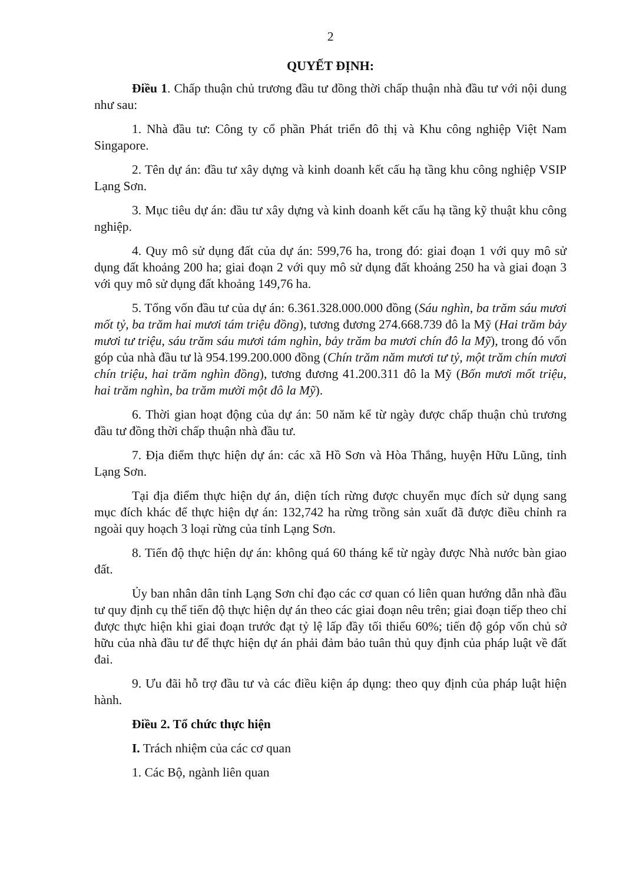2
QUYẾT ĐỊNH:
Điều 1. Chấp thuận chủ trương đầu tư đồng thời chấp thuận nhà đầu tư với nội dung như sau:
1. Nhà đầu tư: Công ty cổ phần Phát triển đô thị và Khu công nghiệp Việt Nam Singapore.
2. Tên dự án: đầu tư xây dựng và kinh doanh kết cấu hạ tầng khu công nghiệp VSIP Lạng Sơn.
3. Mục tiêu dự án: đầu tư xây dựng và kinh doanh kết cấu hạ tầng kỹ thuật khu công nghiệp.
4. Quy mô sử dụng đất của dự án: 599,76 ha, trong đó: giai đoạn 1 với quy mô sử dụng đất khoảng 200 ha; giai đoạn 2 với quy mô sử dụng đất khoảng 250 ha và giai đoạn 3 với quy mô sử dụng đất khoảng 149,76 ha.
5. Tổng vốn đầu tư của dự án: 6.361.328.000.000 đồng (Sáu nghìn, ba trăm sáu mươi mốt tỷ, ba trăm hai mươi tám triệu đồng), tương đương 274.668.739 đô la Mỹ (Hai trăm bảy mươi tư triệu, sáu trăm sáu mươi tám nghìn, bảy trăm ba mươi chín đô la Mỹ), trong đó vốn góp của nhà đầu tư là 954.199.200.000 đồng (Chín trăm năm mươi tư tỷ, một trăm chín mươi chín triệu, hai trăm nghìn đồng), tương đương 41.200.311 đô la Mỹ (Bốn mươi mốt triệu, hai trăm nghìn, ba trăm mười một đô la Mỹ).
6. Thời gian hoạt động của dự án: 50 năm kể từ ngày được chấp thuận chủ trương đầu tư đồng thời chấp thuận nhà đầu tư.
7. Địa điểm thực hiện dự án: các xã Hồ Sơn và Hòa Thắng, huyện Hữu Lũng, tỉnh Lạng Sơn.
Tại địa điểm thực hiện dự án, diện tích rừng được chuyển mục đích sử dụng sang mục đích khác để thực hiện dự án: 132,742 ha rừng trồng sản xuất đã được điều chỉnh ra ngoài quy hoạch 3 loại rừng của tỉnh Lạng Sơn.
8. Tiến độ thực hiện dự án: không quá 60 tháng kể từ ngày được Nhà nước bàn giao đất.
Ủy ban nhân dân tỉnh Lạng Sơn chỉ đạo các cơ quan có liên quan hướng dẫn nhà đầu tư quy định cụ thể tiến độ thực hiện dự án theo các giai đoạn nêu trên; giai đoạn tiếp theo chỉ được thực hiện khi giai đoạn trước đạt tỷ lệ lấp đầy tối thiểu 60%; tiến độ góp vốn chủ sở hữu của nhà đầu tư để thực hiện dự án phải đảm bảo tuân thủ quy định của pháp luật về đất đai.
9. Ưu đãi hỗ trợ đầu tư và các điều kiện áp dụng: theo quy định của pháp luật hiện hành.
Điều 2. Tổ chức thực hiện
I. Trách nhiệm của các cơ quan
1. Các Bộ, ngành liên quan